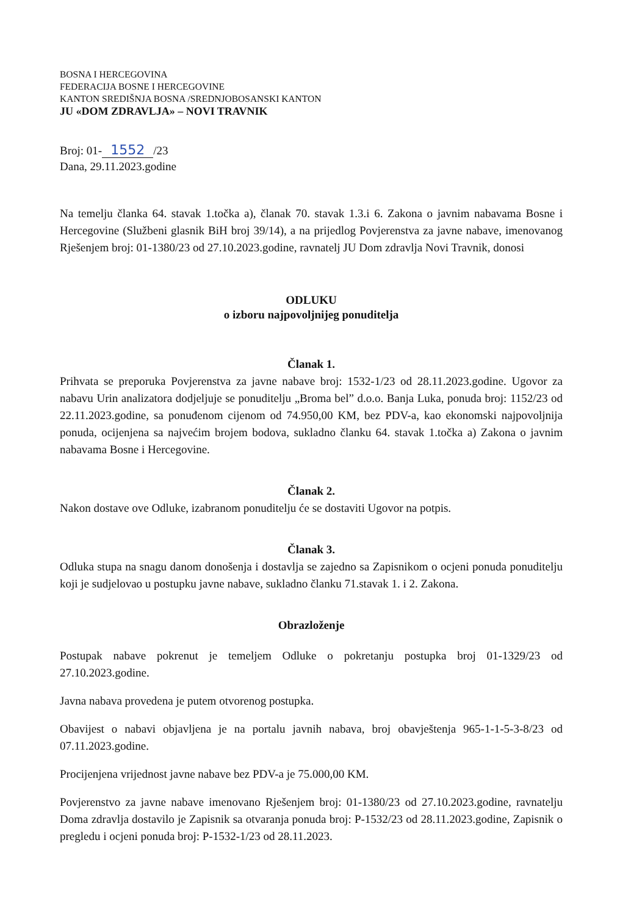BOSNA I HERCEGOVINA
FEDERACIJA BOSNE I HERCEGOVINE
KANTON SREDIŠNJA BOSNA /SREDNJOBOSANSKI KANTON
JU «DOM ZDRAVLJA» – NOVI TRAVNIK
Broj: 01- 1552 /23
Dana, 29.11.2023.godine
Na temelju članka 64. stavak 1.točka a), članak 70. stavak 1.3.i 6. Zakona o javnim nabavama Bosne i Hercegovine (Službeni glasnik BiH broj 39/14), a na prijedlog Povjerenstva za javne nabave, imenovanog Rješenjem broj: 01-1380/23 od 27.10.2023.godine, ravnatelj JU Dom zdravlja Novi Travnik, donosi
ODLUKU
o izboru najpovoljnijeg ponuditelja
Članak 1.
Prihvata se preporuka Povjerenstva za javne nabave broj: 1532-1/23 od 28.11.2023.godine. Ugovor za nabavu Urin analizatora dodjeljuje se ponuditelju „Broma bel” d.o.o. Banja Luka, ponuda broj: 1152/23 od 22.11.2023.godine, sa ponuđenom cijenom od 74.950,00 KM, bez PDV-a, kao ekonomski najpovoljnija ponuda, ocijenjena sa najvećim brojem bodova, sukladno članku 64. stavak 1.točka a) Zakona o javnim nabavama Bosne i Hercegovine.
Članak 2.
Nakon dostave ove Odluke, izabranom ponuditelju će se dostaviti Ugovor na potpis.
Članak 3.
Odluka stupa na snagu danom donošenja i dostavlja se zajedno sa Zapisnikom o ocjeni ponuda ponuditelju koji je sudjelovao u postupku javne nabave, sukladno članku 71.stavak 1. i 2. Zakona.
Obrazloženje
Postupak nabave pokrenut je temeljem Odluke o pokretanju postupka broj 01-1329/23 od 27.10.2023.godine.
Javna nabava provedena je putem otvorenog postupka.
Obavijest o nabavi objavljena je na portalu javnih nabava, broj obavještenja 965-1-1-5-3-8/23 od 07.11.2023.godine.
Procijenjena vrijednost javne nabave bez PDV-a je 75.000,00 KM.
Povjerenstvo za javne nabave imenovano Rješenjem broj: 01-1380/23 od 27.10.2023.godine, ravnatelju Doma zdravlja dostavilo je Zapisnik sa otvaranja ponuda broj: P-1532/23 od 28.11.2023.godine, Zapisnik o pregledu i ocjeni ponuda broj: P-1532-1/23 od 28.11.2023.